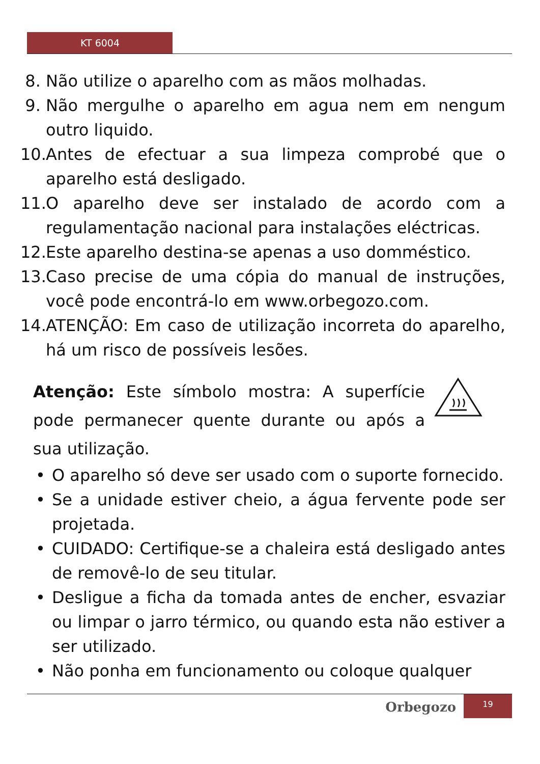KT 6004
8. Não utilize o aparelho com as mãos molhadas.
9. Não mergulhe o aparelho em agua nem em nengum outro liquido.
10. Antes de efectuar a sua limpeza comprobé que o aparelho está desligado.
11. O aparelho deve ser instalado de acordo com a regulamentação nacional para instalações eléctricas.
12. Este aparelho destina-se apenas a uso domméstico.
13. Caso precise de uma cópia do manual de instruções, você pode encontrá-lo em www.orbegozo.com.
14. ATENÇÃO: Em caso de utilização incorreta do aparelho, há um risco de possíveis lesões.
Atenção: Este símbolo mostra: A superfície pode permanecer quente durante ou após a sua utilização.
• O aparelho só deve ser usado com o suporte fornecido.
• Se a unidade estiver cheio, a água fervente pode ser projetada.
• CUIDADO: Certifique-se a chaleira está desligado antes de removê-lo de seu titular.
• Desligue a ficha da tomada antes de encher, esvaziar ou limpar o jarro térmico, ou quando esta não estiver a ser utilizado.
• Não ponha em funcionamento ou coloque qualquer
Orbegozo
19